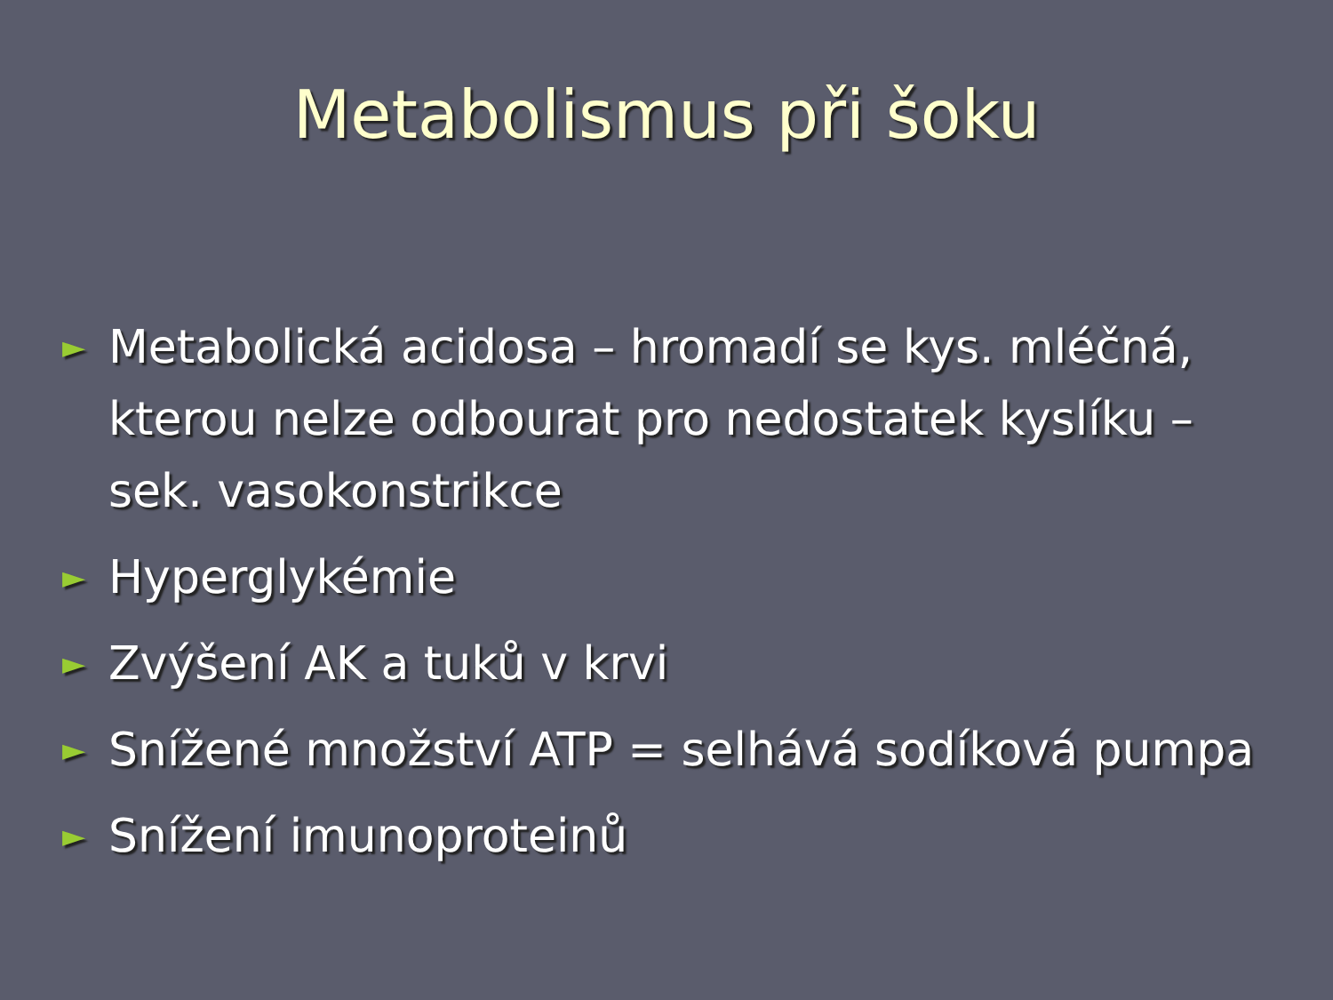Metabolismus při šoku
► Metabolická acidosa – hromadí se kys. mléčná, kterou nelze odbourat pro nedostatek kyslíku – sek. vasokonstrikce
► Hyperglykémie
► Zvýšení AK a tuků v krvi
► Snížené množství ATP = selhává sodíková pumpa
► Snížení imunoproteinů